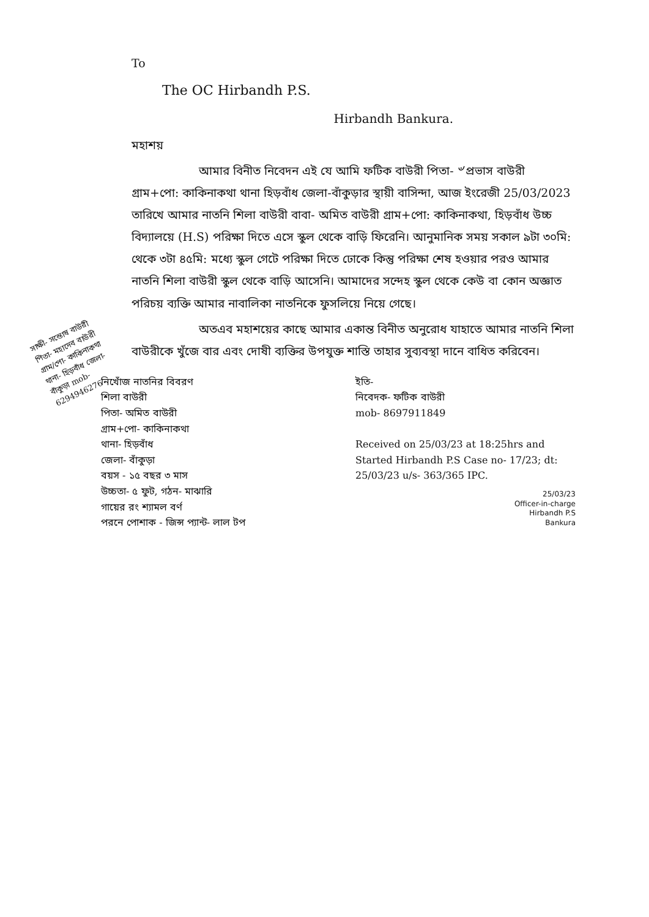To
The OC Hirbandh P.S.
Hirbandh Bankura.
মহাশয়
আমার বিনীত নিবেদন এই যে আমি ফটিক বাউরী পিতা- ৺প্রভাস বাউরী গ্রাম+পো: কাকিনাকথা থানা হিড়বাঁধ জেলা-বাঁকুড়ার স্থায়ী বাসিন্দা, আজ ইংরেজী 25/03/2023 তারিখে আমার নাতনি শিলা বাউরী বাবা- অমিত বাউরী গ্রাম+পো: কাকিনাকথা, হিড়বাঁধ উচ্চ বিদ্যালয়ে (H.S) পরিক্ষা দিতে এসে স্কুল থেকে বাড়ি ফিরেনি। আনুমানিক সময় সকাল ৯টা ৩০মি: থেকে ৩টা ৪৫মি: মধ্যে স্কুল গেটে পরিক্ষা দিতে ঢোকে কিন্তু পরিক্ষা শেষ হওয়ার পরও আমার নাতনি শিলা বাউরী স্কুল থেকে বাড়ি আসেনি। আমাদের সন্দেহ স্কুল থেকে কেউ বা কোন অজ্ঞাত পরিচয় ব্যক্তি আমার নাবালিকা নাতনিকে ফুসলিয়ে নিয়ে গেছে।
সাক্ষী- সন্তোষ বাউরী পিতা- মহাদেব বাউরী গ্রাম/পো- কাকিনাকথা থানা- হিড়বাঁধ জেলা- বাঁকুড়া mob-6294946276
অতএব মহাশয়ের কাছে আমার একান্ত বিনীত অনুরোধ যাহাতে আমার নাতনি শিলা বাউরীকে খুঁজে বার এবং দোষী ব্যক্তির উপযুক্ত শাস্তি তাহার সুব্যবস্থা দানে বাধিত করিবেন।
নিখোঁজ নাতনির বিবরণ
শিলা বাউরী
পিতা- অমিত বাউরী
গ্রাম+পো- কাকিনাকথা
থানা- হিড়বাঁধ
জেলা- বাঁকুড়া
বয়স - ১৫ বছর ৩ মাস
উচ্চতা- ৫ ফুট, গঠন- মাঝারি
গায়ের রং শ্যামল বর্ণ
পরনে পোশাক - জিন্স প্যান্ট- লাল টপ
ইতি-
নিবেদক- ফটিক বাউরী
mob- 8697911849
Received on 25/03/23 at 18:25hrs and Started Hirbandh P.S Case no- 17/23; dt: 25/03/23 u/s- 363/365 IPC.
25/03/23
Officer-in-charge
Hirbandh P.S
Bankura